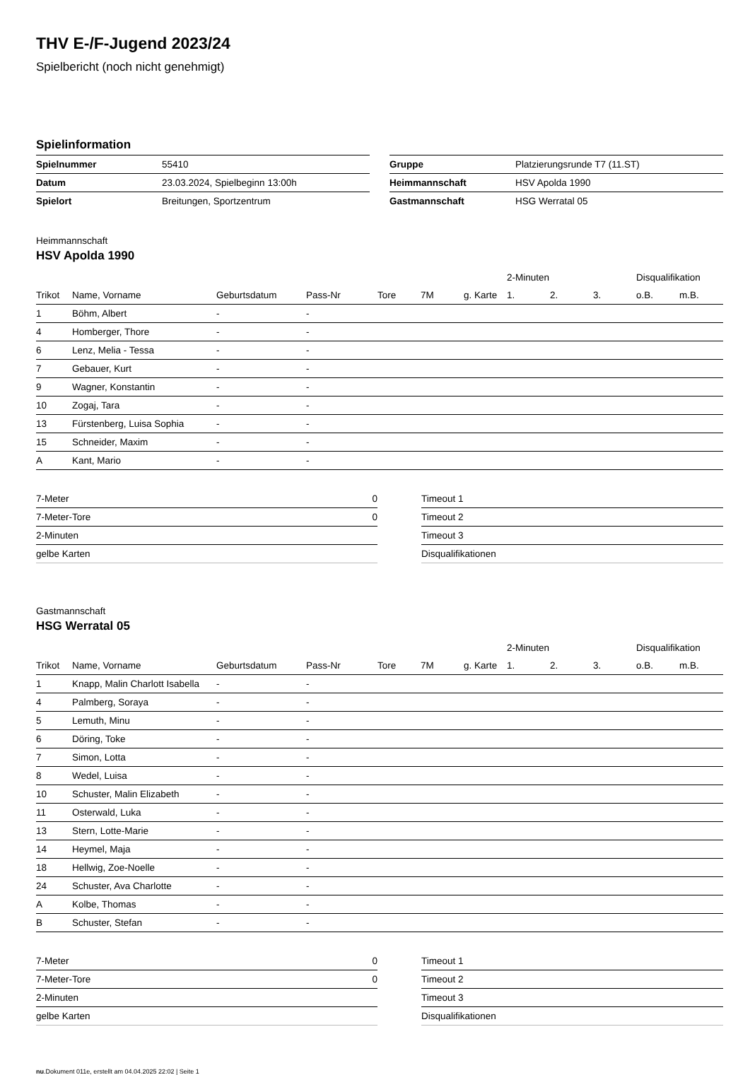THV E-/F-Jugend 2023/24
Spielbericht (noch nicht genehmigt)
Spielinformation
| Spielnummer | 55410 |
| Datum | 23.03.2024, Spielbeginn 13:00h |
| Spielort | Breitungen, Sportzentrum |
| Gruppe | Platzierungsrunde T7 (11.ST) |
| Heimmannschaft | HSV Apolda 1990 |
| Gastmannschaft | HSG Werratal 05 |
Heimmannschaft
HSV Apolda 1990
| | | | | | | | | 2-Minuten | | | Disqualifikation | |
| --- | --- | --- | --- | --- | --- | --- | --- | --- | --- | --- | --- | --- |
| Trikot | Name, Vorname | Geburtsdatum | Pass-Nr | Tore | 7M | g. Karte | | 1. | 2. | 3. | o.B. | m.B. |
| 1 | Böhm, Albert | - | - | | | | | | | | | |
| 4 | Homberger, Thore | - | - | | | | | | | | | |
| 6 | Lenz, Melia - Tessa | - | - | | | | | | | | | |
| 7 | Gebauer, Kurt | - | - | | | | | | | | | |
| 9 | Wagner, Konstantin | - | - | | | | | | | | | |
| 10 | Zogaj, Tara | - | - | | | | | | | | | |
| 13 | Fürstenberg, Luisa Sophia | - | - | | | | | | | | | |
| 15 | Schneider, Maxim | - | - | | | | | | | | | |
| A | Kant, Mario | - | - | | | | | | | | | |
| 7-Meter | 0 |
| 7-Meter-Tore | 0 |
| 2-Minuten | |
| gelbe Karten | |
| Timeout 1 |
| Timeout 2 |
| Timeout 3 |
| Disqualifikationen |
Gastmannschaft
HSG Werratal 05
| | | | | | | | | 2-Minuten | | | Disqualifikation | |
| --- | --- | --- | --- | --- | --- | --- | --- | --- | --- | --- | --- | --- |
| Trikot | Name, Vorname | Geburtsdatum | Pass-Nr | Tore | 7M | g. Karte | | 1. | 2. | 3. | o.B. | m.B. |
| 1 | Knapp, Malin Charlott Isabella | - | - | | | | | | | | | |
| 4 | Palmberg, Soraya | - | - | | | | | | | | | |
| 5 | Lemuth, Minu | - | - | | | | | | | | | |
| 6 | Döring, Toke | - | - | | | | | | | | | |
| 7 | Simon, Lotta | - | - | | | | | | | | | |
| 8 | Wedel, Luisa | - | - | | | | | | | | | |
| 10 | Schuster, Malin Elizabeth | - | - | | | | | | | | | |
| 11 | Osterwald, Luka | - | - | | | | | | | | | |
| 13 | Stern, Lotte-Marie | - | - | | | | | | | | | |
| 14 | Heymel, Maja | - | - | | | | | | | | | |
| 18 | Hellwig, Zoe-Noelle | - | - | | | | | | | | | |
| 24 | Schuster, Ava Charlotte | - | - | | | | | | | | | |
| A | Kolbe, Thomas | - | - | | | | | | | | | |
| B | Schuster, Stefan | - | - | | | | | | | | | |
| 7-Meter | 0 |
| 7-Meter-Tore | 0 |
| 2-Minuten | |
| gelbe Karten | |
| Timeout 1 |
| Timeout 2 |
| Timeout 3 |
| Disqualifikationen |
nu.Dokument 011e, erstellt am 04.04.2025 22:02 | Seite 1